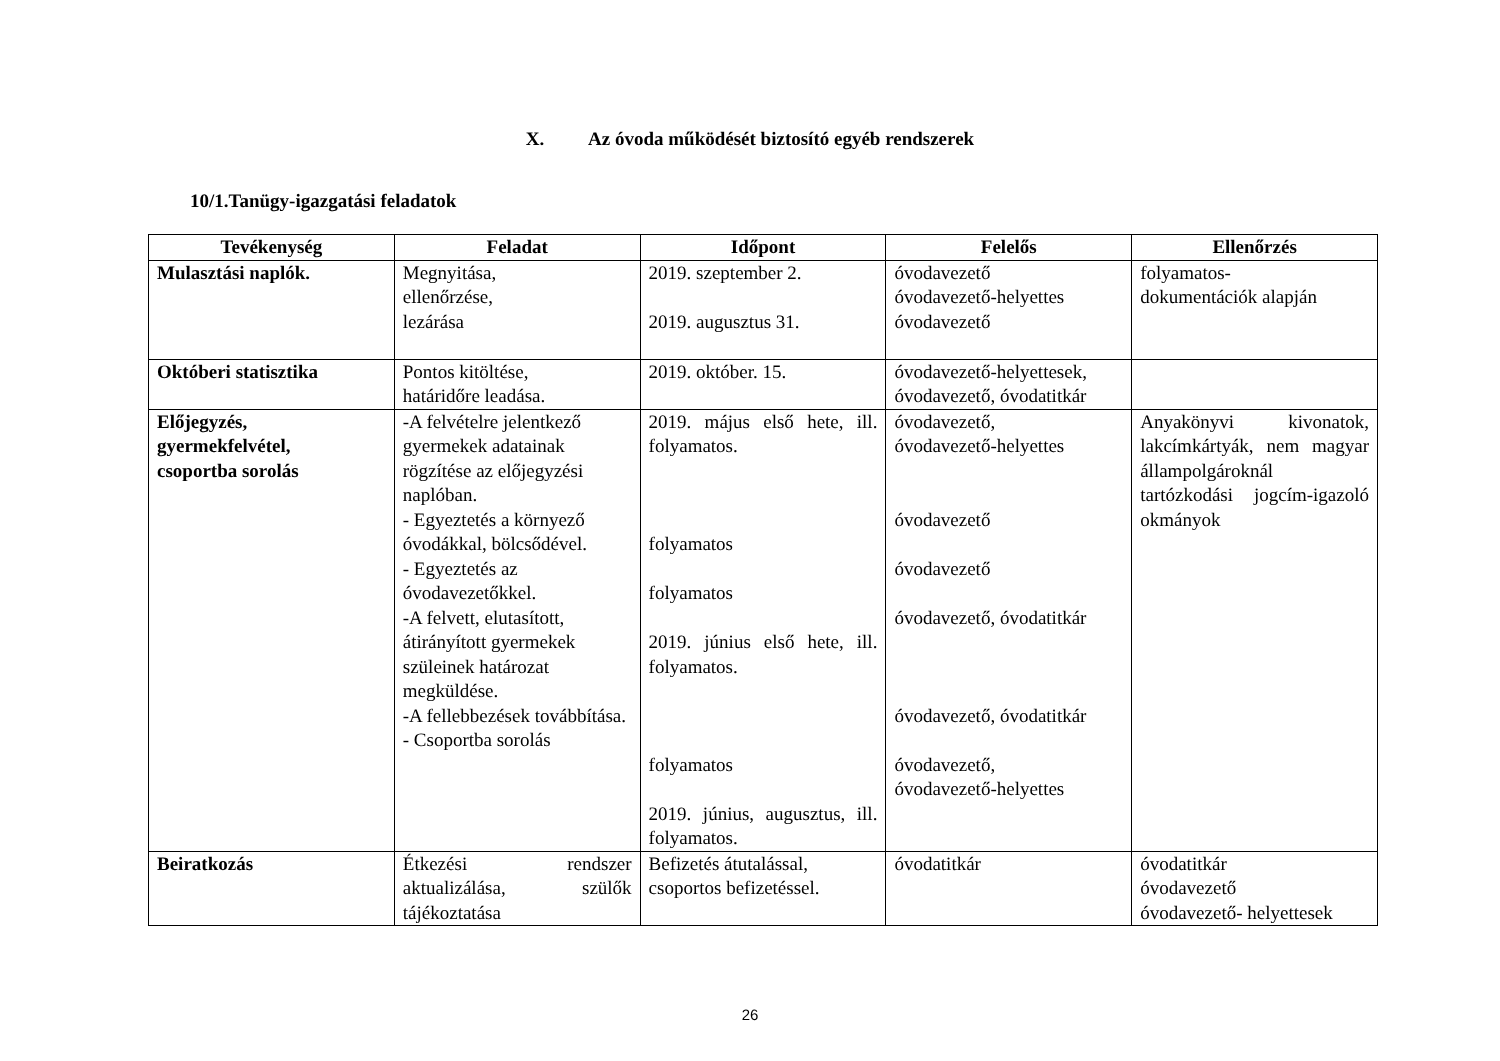X. Az óvoda működését biztosító egyéb rendszerek
10/1.Tanügy-igazgatási feladatok
| Tevékenység | Feladat | Időpont | Felelős | Ellenőrzés |
| --- | --- | --- | --- | --- |
| Mulasztási naplók. | Megnyitása, ellenőrzése, lezárása | 2019. szeptember 2. 2019. augusztus 31. | óvodavezető óvodavezető-helyettes óvodavezető | folyamatos- dokumentációk alapján |
| Októberi statisztika | Pontos kitöltése, határidőre leadása. | 2019. október. 15. | óvodavezető-helyettesek, óvodavezető, óvodatitkár | |
| Előjegyzés, gyermekfelvétel, csoportba sorolás | -A felvételre jelentkező gyermekek adatainak rögzítése az előjegyzési naplóban. - Egyeztetés a környező óvodákkal, bölcsődével. - Egyeztetés az óvodavezetőkkel. -A felvett, elutasított, átirányított gyermekek szüleinek határozat megküldése. -A fellebbezések továbbítása. - Csoportba sorolás | 2019. május első hete, ill. folyamatos. folyamatos folyamatos 2019. június első hete, ill. folyamatos. folyamatos 2019. június, augusztus, ill. folyamatos. | óvodavezető, óvodavezető-helyettes óvodavezető óvodavezető óvodavezető, óvodatitkár óvodavezető, óvodatitkár óvodavezető, óvodavezető-helyettes | Anyakönyvi kivonatok, lakcímkártyák, nem magyar állampolgároknál tartózkodási jogcím-igazoló okmányok |
| Beiratkozás | Étkezési rendszer aktualizálása, szülők tájékoztatása | Befizetés átutalással, csoportos befizetéssel. | óvodatitkár | óvodatitkár óvodavezető óvodavezető- helyettesek |
26